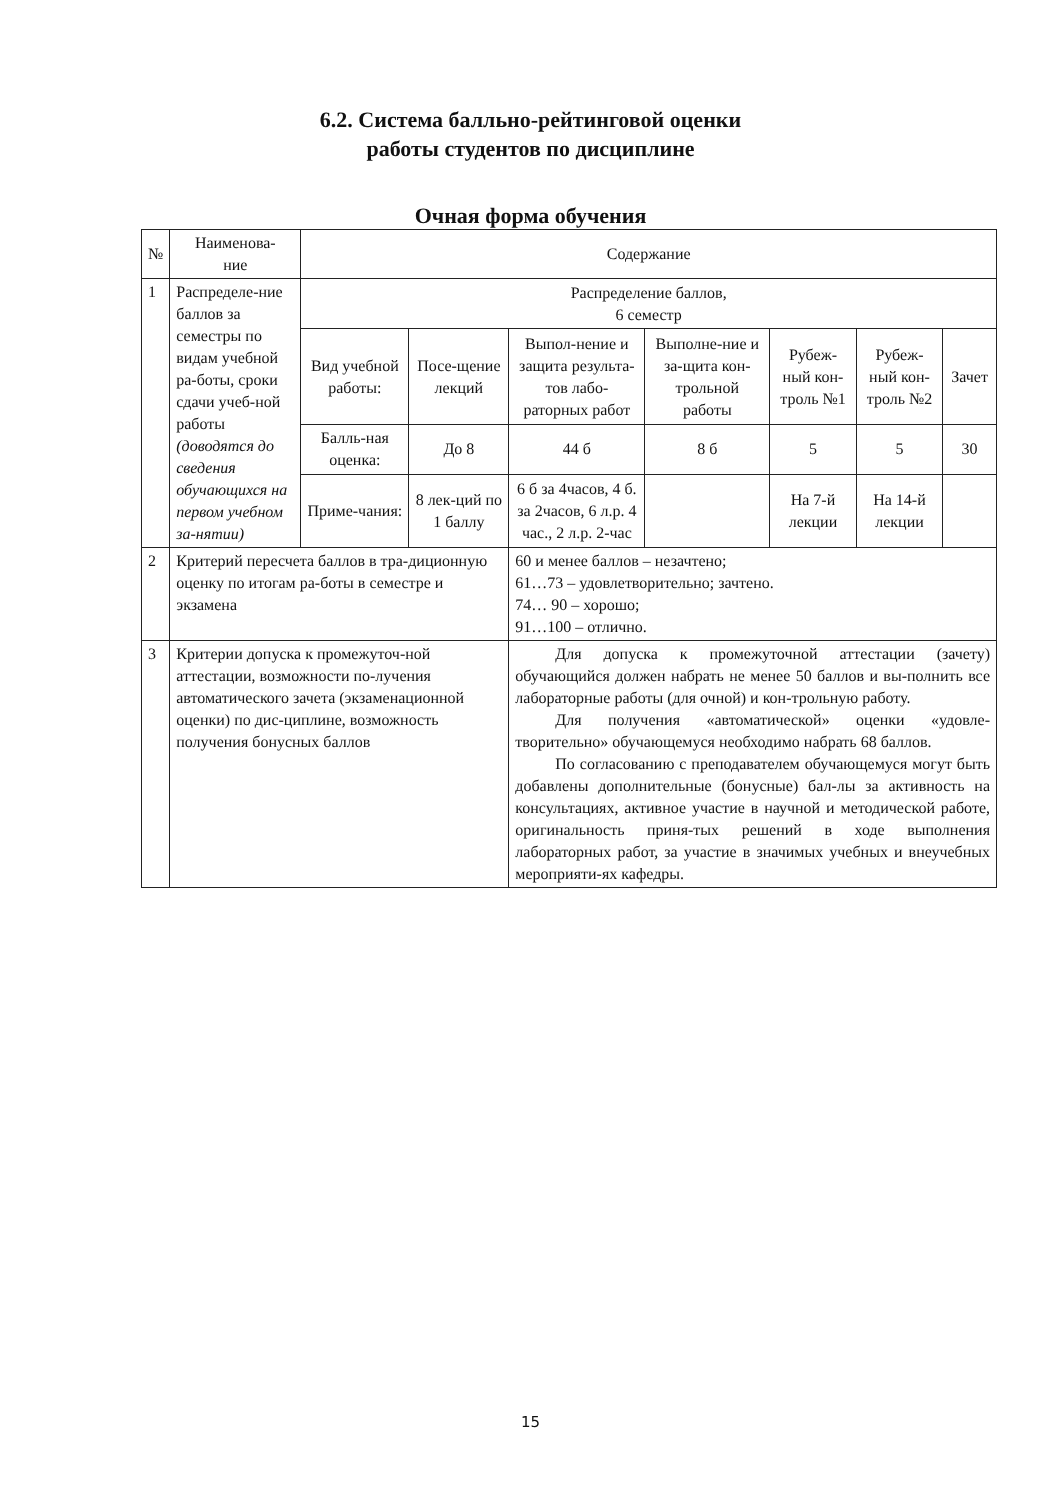6.2. Система балльно-рейтинговой оценки
работы студентов по дисциплине
Очная форма обучения
| № | Наименова- ние | Содержание | | | | | | |
| 1 | Распределе-ние баллов за семестры по видам учебной ра-боты, сроки сдачи учеб-ной работы (доводятся до сведения обучающихся на первом учебном за-нятии) | Распределение баллов, 6 семестр | | | | | | |
| | | Вид учебной работы: | Посе-щение лекций | Выпол-нение и защита результа-тов лабо-раторных работ | Выполне-ние и за-щита кон-трольной работы | Рубеж-ный кон-троль №1 | Рубеж-ный кон-троль №2 | Зачет |
| | | Балль-ная оценка: | До 8 | 44 б | 8 б | 5 | 5 | 30 |
| | | Приме-чания: | 8 лек-ций по 1 баллу | 6 б за 4часов, 4 б. за 2часов, 6 л.р. 4 час., 2 л.р. 2-час | | На 7-й лекции | На 14-й лекции | |
| 2 | Критерий пересчета баллов в тра-диционную оценку по итогам ра-боты в семестре и экзамена | | | 60 и менее баллов – незачтено; 61…73 – удовлетворительно; зачтено. 74… 90 – хорошо; 91…100 – отлично. | | | | |
| 3 | Критерии допуска к промежуточ-ной аттестации, возможности по-лучения автоматического зачета (экзаменационной оценки) по дис-циплине, возможность получения бонусных баллов | | | Для допуска к промежуточной аттестации (зачету) обучающийся должен набрать не менее 50 баллов и вы-полнить все лабораторные работы (для очной) и кон-трольную работу. Для получения «автоматической» оценки «удовле-творительно» обучающемуся необходимо набрать 68 баллов. По согласованию с преподавателем обучающемуся могут быть добавлены дополнительные (бонусные) бал-лы за активность на консультациях, активное участие в научной и методической работе, оригинальность приня-тых решений в ходе выполнения лабораторных работ, за участие в значимых учебных и внеучебных мероприяти-ях кафедры. | | | | |
15